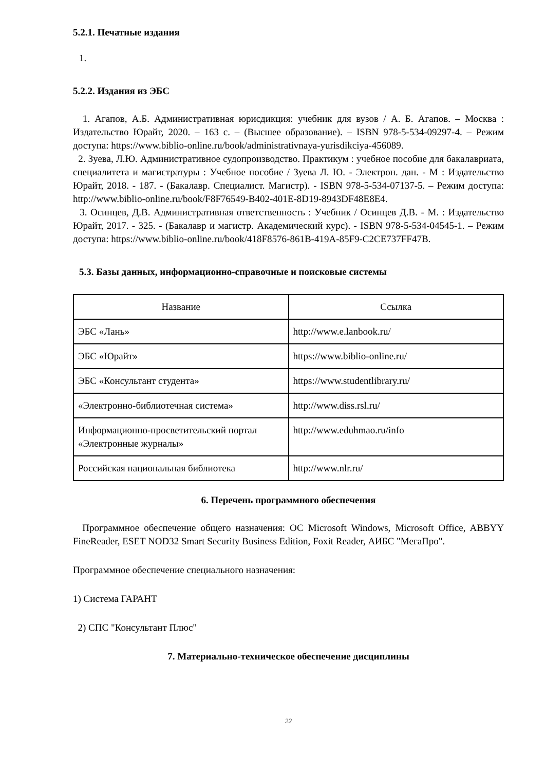5.2.1. Печатные издания
1.
5.2.2. Издания из ЭБС
1. Агапов, А.Б. Административная юрисдикция: учебник для вузов / А. Б. Агапов. – Москва : Издательство Юрайт, 2020. – 163 с. – (Высшее образование). – ISBN 978-5-534-09297-4. – Режим доступа: https://www.biblio-online.ru/book/administrativnaya-yurisdikciya-456089.
2. Зуева, Л.Ю. Административное судопроизводство. Практикум : учебное пособие для бакалавриата, специалитета и магистратуры : Учебное пособие / Зуева Л. Ю. - Электрон. дан. - М : Издательство Юрайт, 2018. - 187. - (Бакалавр. Специалист. Магистр). - ISBN 978-5-534-07137-5. – Режим доступа: http://www.biblio-online.ru/book/F8F76549-B402-401E-8D19-8943DF48E8E4.
3. Осинцев, Д.В. Административная ответственность : Учебник / Осинцев Д.В. - М. : Издательство Юрайт, 2017. - 325. - (Бакалавр и магистр. Академический курс). - ISBN 978-5-534-04545-1. – Режим доступа: https://www.biblio-online.ru/book/418F8576-861B-419A-85F9-C2CE737FF47B.
5.3. Базы данных, информационно-справочные и поисковые системы
| Название | Ссылка |
| --- | --- |
| ЭБС «Лань» | http://www.e.lanbook.ru/ |
| ЭБС «Юрайт» | https://www.biblio-online.ru/ |
| ЭБС «Консультант студента» | https://www.studentlibrary.ru/ |
| «Электронно-библиотечная система» | http://www.diss.rsl.ru/ |
| Информационно-просветительский портал «Электронные журналы» | http://www.eduhmao.ru/info |
| Российская национальная библиотека | http://www.nlr.ru/ |
6. Перечень программного обеспечения
Программное обеспечение общего назначения: ОС Microsoft Windows, Microsoft Office, ABBYY FineReader, ESET NOD32 Smart Security Business Edition, Foxit Reader, АИБС "МегаПро".
Программное обеспечение специального назначения:
1) Система ГАРАНТ
2) СПС "Консультант Плюс"
7. Материально-техническое обеспечение дисциплины
22